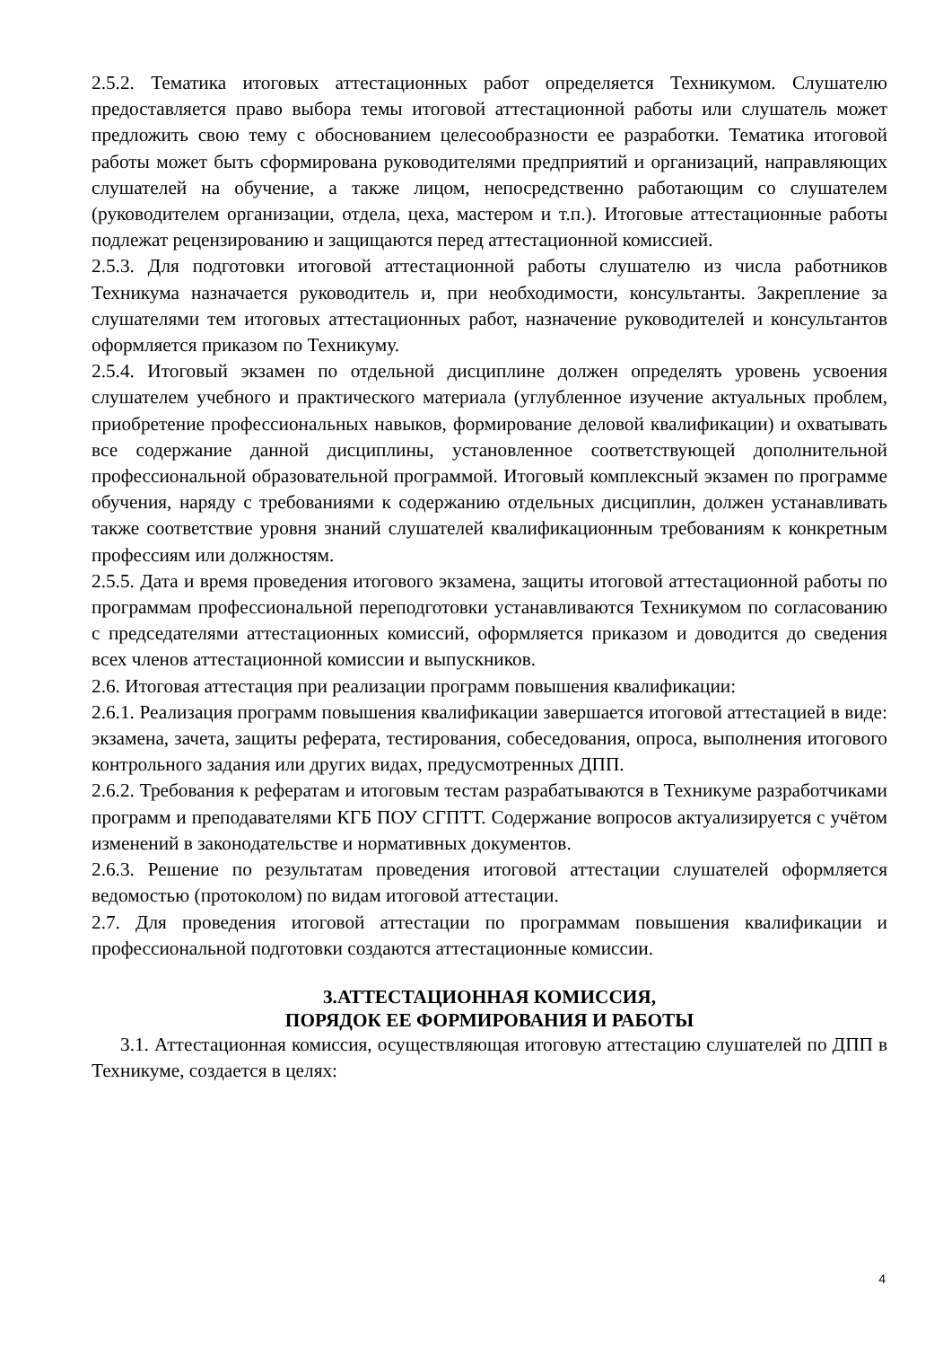2.5.2. Тематика итоговых аттестационных работ определяется Техникумом. Слушателю предоставляется право выбора темы итоговой аттестационной работы или слушатель может предложить свою тему с обоснованием целесообразности ее разработки. Тематика итоговой работы может быть сформирована руководителями предприятий и организаций, направляющих слушателей на обучение, а также лицом, непосредственно работающим со слушателем (руководителем организации, отдела, цеха, мастером и т.п.). Итоговые аттестационные работы подлежат рецензированию и защищаются перед аттестационной комиссией.
2.5.3. Для подготовки итоговой аттестационной работы слушателю из числа работников Техникума назначается руководитель и, при необходимости, консультанты. Закрепление за слушателями тем итоговых аттестационных работ, назначение руководителей и консультантов оформляется приказом по Техникуму.
2.5.4. Итоговый экзамен по отдельной дисциплине должен определять уровень усвоения слушателем учебного и практического материала (углубленное изучение актуальных проблем, приобретение профессиональных навыков, формирование деловой квалификации) и охватывать все содержание данной дисциплины, установленное соответствующей дополнительной профессиональной образовательной программой. Итоговый комплексный экзамен по программе обучения, наряду с требованиями к содержанию отдельных дисциплин, должен устанавливать также соответствие уровня знаний слушателей квалификационным требованиям к конкретным профессиям или должностям.
2.5.5. Дата и время проведения итогового экзамена, защиты итоговой аттестационной работы по программам профессиональной переподготовки устанавливаются Техникумом по согласованию с председателями аттестационных комиссий, оформляется приказом и доводится до сведения всех членов аттестационной комиссии и выпускников.
2.6. Итоговая аттестация при реализации программ повышения квалификации:
2.6.1. Реализация программ повышения квалификации завершается итоговой аттестацией в виде: экзамена, зачета, защиты реферата, тестирования, собеседования, опроса, выполнения итогового контрольного задания или других видах, предусмотренных ДПП.
2.6.2. Требования к рефератам и итоговым тестам разрабатываются в Техникуме разработчиками программ и преподавателями КГБ ПОУ СГПТТ. Содержание вопросов актуализируется с учётом изменений в законодательстве и нормативных документов.
2.6.3. Решение по результатам проведения итоговой аттестации слушателей оформляется ведомостью (протоколом) по видам итоговой аттестации.
2.7. Для проведения итоговой аттестации по программам повышения квалификации и профессиональной подготовки создаются аттестационные комиссии.
3.АТТЕСТАЦИОННАЯ КОМИССИЯ,
ПОРЯДОК ЕЕ ФОРМИРОВАНИЯ И РАБОТЫ
3.1. Аттестационная комиссия, осуществляющая итоговую аттестацию слушателей по ДПП в Техникуме, создается в целях:
4